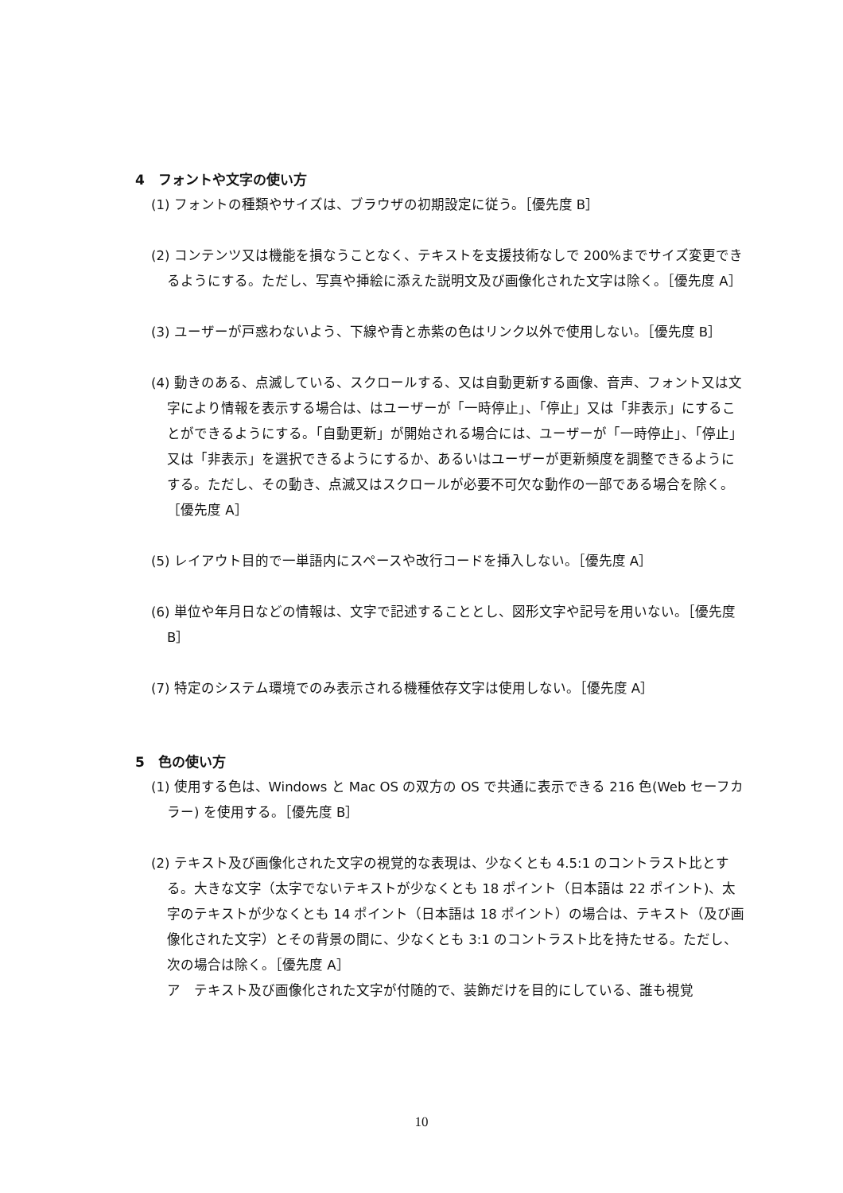4　フォントや文字の使い方
(1) フォントの種類やサイズは、ブラウザの初期設定に従う。［優先度 B］
(2) コンテンツ又は機能を損なうことなく、テキストを支援技術なしで 200%までサイズ変更できるようにする。ただし、写真や挿絵に添えた説明文及び画像化された文字は除く。［優先度 A］
(3) ユーザーが戸惑わないよう、下線や青と赤紫の色はリンク以外で使用しない。［優先度 B］
(4) 動きのある、点滅している、スクロールする、又は自動更新する画像、音声、フォント又は文字により情報を表示する場合は、はユーザーが「一時停止」、「停止」又は「非表示」にすることができるようにする。「自動更新」が開始される場合には、ユーザーが「一時停止」、「停止」又は「非表示」を選択できるようにするか、あるいはユーザーが更新頻度を調整できるようにする。ただし、その動き、点滅又はスクロールが必要不可欠な動作の一部である場合を除く。［優先度 A］
(5) レイアウト目的で一単語内にスペースや改行コードを挿入しない。［優先度 A］
(6) 単位や年月日などの情報は、文字で記述することとし、図形文字や記号を用いない。［優先度 B］
(7) 特定のシステム環境でのみ表示される機種依存文字は使用しない。［優先度 A］
5　色の使い方
(1) 使用する色は、Windows と Mac OS の双方の OS で共通に表示できる 216 色(Web セーフカラー) を使用する。［優先度 B］
(2) テキスト及び画像化された文字の視覚的な表現は、少なくとも 4.5:1 のコントラスト比とする。大きな文字（太字でないテキストが少なくとも 18 ポイント（日本語は 22 ポイント)、太字のテキストが少なくとも 14 ポイント（日本語は 18 ポイント）の場合は、テキスト（及び画像化された文字）とその背景の間に、少なくとも 3:1 のコントラスト比を持たせる。ただし、次の場合は除く。［優先度 A］
ア　テキスト及び画像化された文字が付随的で、装飾だけを目的にしている、誰も視覚
10